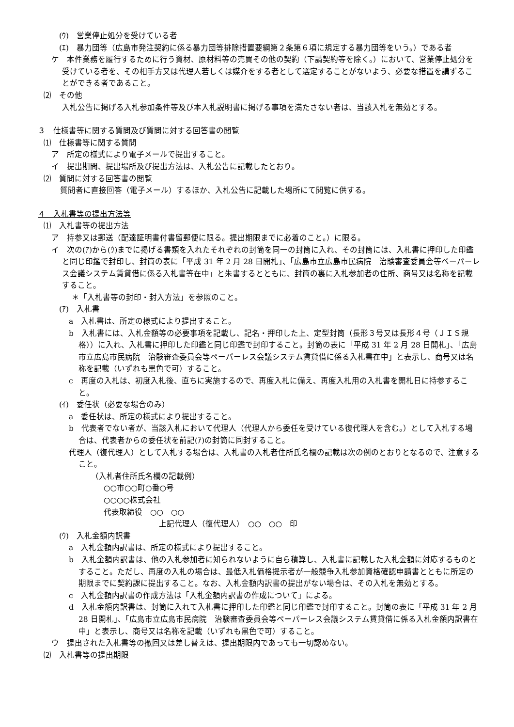(ｳ)　営業停止処分を受けている者
(ｴ)　暴力団等（広島市発注契約に係る暴力団等排除措置要綱第２条第６項に規定する暴力団等をいう。）である者
ケ　本件業務を履行するために行う資材、原材料等の売買その他の契約（下請契約等を除く。）において、営業停止処分を受けている者を、その相手方又は代理人若しくは媒介をする者として選定することがないよう、必要な措置を講ずることができる者であること。
⑵　その他
入札公告に掲げる入札参加条件等及び本入札説明書に掲げる事項を満たさない者は、当該入札を無効とする。
３　仕様書等に関する質問及び質問に対する回答書の閲覧
⑴　仕様書等に関する質問
ア　所定の様式により電子メールで提出すること。
イ　提出期間、提出場所及び提出方法は、入札公告に記載したとおり。
⑵　質問に対する回答書の閲覧
質問者に直接回答（電子メール）するほか、入札公告に記載した場所にて閲覧に供する。
４　入札書等の提出方法等
⑴　入札書等の提出方法
ア　持参又は郵送（配達証明書付書留郵便に限る。提出期限までに必着のこと。）に限る。
イ　次の(ｱ)から(ｳ)までに掲げる書類を入れたそれぞれの封筒を同一の封筒に入れ、その封筒には、入札書に押印した印鑑と同じ印鑑で封印し、封筒の表に「平成 31 年 2 月 28 日開札」、「広島市立広島市民病院　治験審査委員会等ペーパーレス会議システム賃貸借に係る入札書等在中」と朱書するとともに、封筒の裏に入札参加者の住所、商号又は名称を記載すること。
＊「入札書等の封印・封入方法」を参照のこと。
(ｱ)　入札書
a　入札書は、所定の様式により提出すること。
b　入札書には、入札金額等の必要事項を記載し、記名・押印した上、定型封筒（長形３号又は長形４号（ＪＩＳ規格））に入れ、入札書に押印した印鑑と同じ印鑑で封印すること。封筒の表に「平成 31 年 2 月 28 日開札」、「広島市立広島市民病院　治験審査委員会等ペーパーレス会議システム賃貸借に係る入札書在中」と表示し、商号又は名称を記載（いずれも黒色で可）すること。
c　再度の入札は、初度入札後、直ちに実施するので、再度入札に備え、再度入札用の入札書を開札日に持参すること。
(ｲ)　委任状（必要な場合のみ）
a　委任状は、所定の様式により提出すること。
b　代表者でない者が、当該入札において代理人（代理人から委任を受けている復代理人を含む。）として入札する場合は、代表者からの委任状を前記(ｱ)の封筒に同封すること。
代理人（復代理人）として入札する場合は、入札書の入札者住所氏名欄の記載は次の例のとおりとなるので、注意すること。
（入札者住所氏名欄の記載例）
○○市○○町○番○号
○○○○株式会社
代表取締役　○○　○○
上記代理人（復代理人）　○○　○○　印
(ｳ)　入札金額内訳書
a　入札金額内訳書は、所定の様式により提出すること。
b　入札金額内訳書は、他の入札参加者に知られないように自ら積算し、入札書に記載した入札金額に対応するものとすること。ただし、再度の入札の場合は、最低入札価格提示者が一般競争入札参加資格確認申請書とともに所定の期限までに契約課に提出すること。なお、入札金額内訳書の提出がない場合は、その入札を無効とする。
c　入札金額内訳書の作成方法は「入札金額内訳書の作成について」による。
d　入札金額内訳書は、封筒に入れて入札書に押印した印鑑と同じ印鑑で封印すること。封筒の表に「平成 31 年 2 月 28 日開札」、「広島市立広島市民病院　治験審査委員会等ペーパーレス会議システム賃貸借に係る入札金額内訳書在中」と表示し、商号又は名称を記載（いずれも黒色で可）すること。
ウ　提出された入札書等の撤回又は差し替えは、提出期限内であっても一切認めない。
⑵　入札書等の提出期限